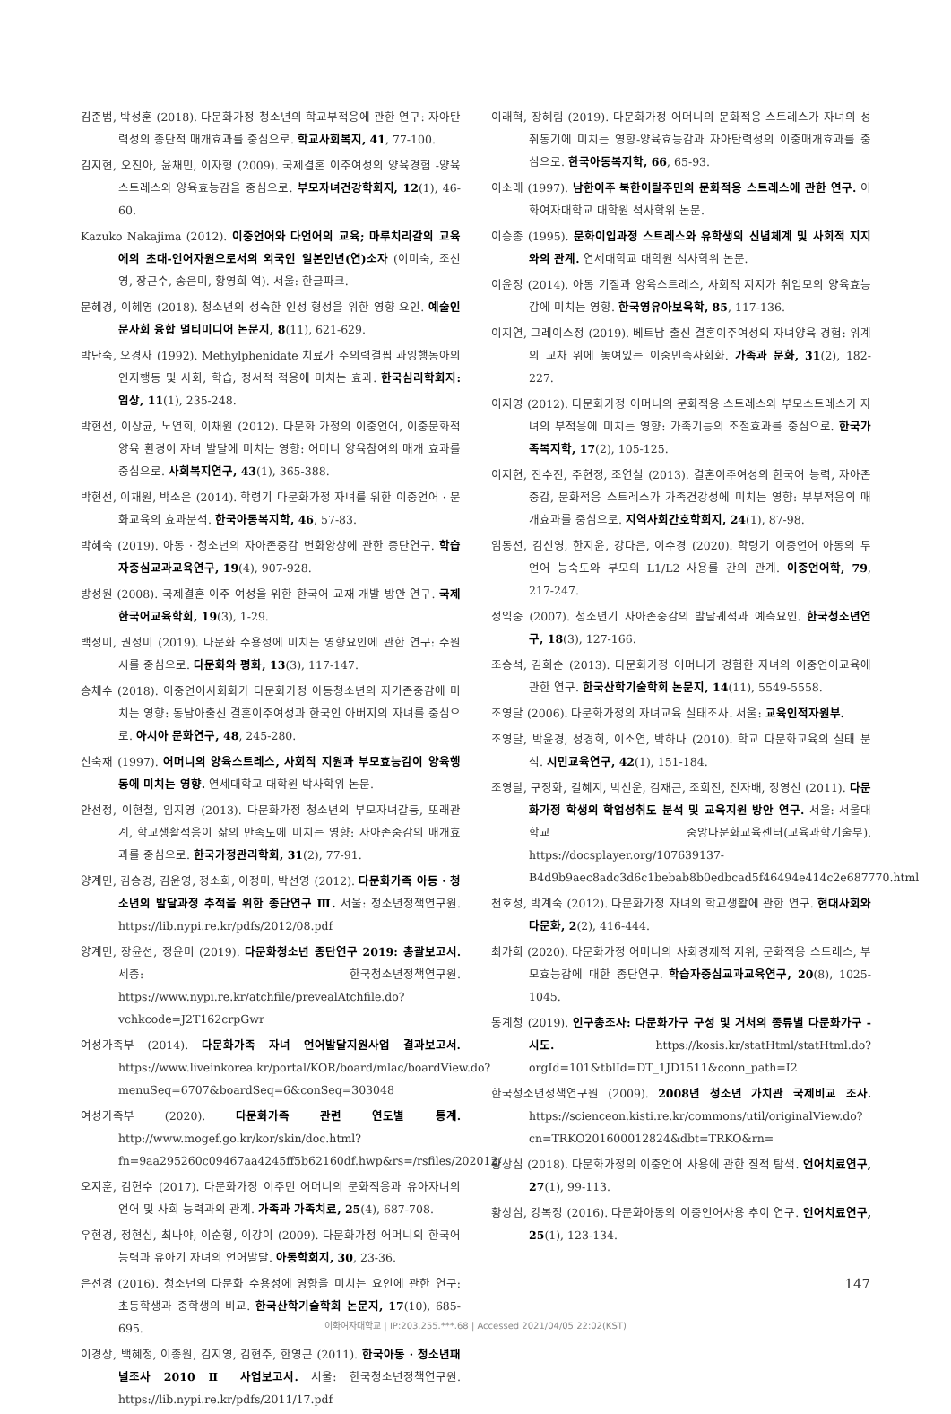김준범, 박성훈 (2018). 다문화가정 청소년의 학교부적응에 관한 연구: 자아탄력성의 종단적 매개효과를 중심으로. 학교사회복지, 41, 77-100.
김지현, 오진아, 윤채민, 이자형 (2009). 국제결혼 이주여성의 양육경험 -양육스트레스와 양육효능감을 중심으로. 부모자녀건강학회지, 12(1), 46-60.
Kazuko Nakajima (2012). 이중언어와 다언어의 교육; 마루치리갈의 교육에의 초대-언어자원으로서의 외국인 일본인년(연)소자 (이미숙, 조선영, 장근수, 송은미, 황영희 역). 서울: 한글파크.
문혜경, 이혜영 (2018). 청소년의 성숙한 인성 형성을 위한 영향 요인. 예술인문사회 융합 멀티미디어 논문지, 8(11), 621-629.
박난숙, 오경자 (1992). Methylphenidate 치료가 주의력결핍 과잉행동아의 인지행동 및 사회, 학습, 정서적 적응에 미치는 효과. 한국심리학회지: 임상, 11(1), 235-248.
박현선, 이상균, 노연희, 이채원 (2012). 다문화 가정의 이중언어, 이중문화적 양육 환경이 자녀 발달에 미치는 영향: 어머니 양육참여의 매개 효과를 중심으로. 사회복지연구, 43(1), 365-388.
박현선, 이채원, 박소은 (2014). 학령기 다문화가정 자녀를 위한 이중언어 · 문화교육의 효과분석. 한국아동복지학, 46, 57-83.
박혜숙 (2019). 아동 · 청소년의 자아존중감 변화양상에 관한 종단연구. 학습자중심교과교육연구, 19(4), 907-928.
방성원 (2008). 국제결혼 이주 여성을 위한 한국어 교재 개발 방안 연구. 국제한국어교육학회, 19(3), 1-29.
백정미, 권정미 (2019). 다문화 수용성에 미치는 영향요인에 관한 연구: 수원시를 중심으로. 다문화와 평화, 13(3), 117-147.
송채수 (2018). 이중언어사회화가 다문화가정 아동청소년의 자기존중감에 미치는 영향: 동남아출신 결혼이주여성과 한국인 아버지의 자녀를 중심으로. 아시아 문화연구, 48, 245-280.
신숙재 (1997). 어머니의 양육스트레스, 사회적 지원과 부모효능감이 양육행동에 미치는 영향. 연세대학교 대학원 박사학위 논문.
안선정, 이현철, 임지영 (2013). 다문화가정 청소년의 부모자녀갈등, 또래관계, 학교생활적응이 삶의 만족도에 미치는 영향: 자아존중감의 매개효과를 중심으로. 한국가정관리학회, 31(2), 77-91.
양계민, 김승경, 김윤영, 정소희, 이정미, 박선영 (2012). 다문화가족 아동 · 청소년의 발달과정 추적을 위한 종단연구 Ⅲ. 서울: 청소년정책연구원. https://lib.nypi.re.kr/pdfs/2012/08.pdf
양계민, 장윤선, 정윤미 (2019). 다문화청소년 종단연구 2019: 총괄보고서. 세종: 한국청소년정책연구원. https://www.nypi.re.kr/atchfile/prevealAtchfile.do?vchkcode=J2T162crpGwr
여성가족부 (2014). 다문화가족 자녀 언어발달지원사업 결과보고서. https://www.liveinkorea.kr/portal/KOR/board/mlac/boardView.do?menuSeq=6707&boardSeq=6&conSeq=303048
여성가족부 (2020). 다문화가족 관련 연도별 통계. http://www.mogef.go.kr/kor/skin/doc.html?fn=9aa295260c09467aa4245ff5b62160df.hwp&rs=/rsfiles/202012/
오지훈, 김현수 (2017). 다문화가정 이주민 어머니의 문화적응과 유아자녀의 언어 및 사회 능력과의 관계. 가족과 가족치료, 25(4), 687-708.
우현경, 정현심, 최나야, 이순형, 이강이 (2009). 다문화가정 어머니의 한국어 능력과 유아기 자녀의 언어발달. 아동학회지, 30, 23-36.
은선경 (2016). 청소년의 다문화 수용성에 영향을 미치는 요인에 관한 연구: 초등학생과 중학생의 비교. 한국산학기술학회 논문지, 17(10), 685-695.
이경상, 백혜정, 이종원, 김지영, 김현주, 한영근 (2011). 한국아동 · 청소년패널조사 2010 Ⅱ 사업보고서. 서울: 한국청소년정책연구원. https://lib.nypi.re.kr/pdfs/2011/17.pdf
이래혁, 장혜림 (2019). 다문화가정 어머니의 문화적응 스트레스가 자녀의 성취동기에 미치는 영향-양육효능감과 자아탄력성의 이중매개효과를 중심으로. 한국아동복지학, 66, 65-93.
이소래 (1997). 남한이주 북한이탈주민의 문화적응 스트레스에 관한 연구. 이화여자대학교 대학원 석사학위 논문.
이승종 (1995). 문화이입과정 스트레스와 유학생의 신념체계 및 사회적 지지와의 관계. 연세대학교 대학원 석사학위 논문.
이윤정 (2014). 아동 기질과 양육스트레스, 사회적 지지가 취업모의 양육효능감에 미치는 영향. 한국영유아보육학, 85, 117-136.
이지연, 그레이스정 (2019). 베트남 출신 결혼이주여성의 자녀양육 경험: 위계의 교차 위에 놓여있는 이중민족사회화. 가족과 문화, 31(2), 182-227.
이지영 (2012). 다문화가정 어머니의 문화적응 스트레스와 부모스트레스가 자녀의 부적응에 미치는 영향: 가족기능의 조절효과를 중심으로. 한국가족복지학, 17(2), 105-125.
이지현, 진수진, 주현정, 조연실 (2013). 결혼이주여성의 한국어 능력, 자아존중감, 문화적응 스트레스가 가족건강성에 미치는 영향: 부부적응의 매개효과를 중심으로. 지역사회간호학회지, 24(1), 87-98.
임동선, 김신영, 한지윤, 강다은, 이수경 (2020). 학령기 이중언어 아동의 두 언어 능숙도와 부모의 L1/L2 사용률 간의 관계. 이중언어학, 79, 217-247.
정익중 (2007). 청소년기 자아존중감의 발달궤적과 예측요인. 한국청소년연구, 18(3), 127-166.
조승석, 김희순 (2013). 다문화가정 어머니가 경험한 자녀의 이중언어교육에 관한 연구. 한국산학기술학회 논문지, 14(11), 5549-5558.
조영달 (2006). 다문화가정의 자녀교육 실태조사. 서울: 교육인적자원부.
조영달, 박윤경, 성경희, 이소연, 박하나 (2010). 학교 다문화교육의 실태 분석. 시민교육연구, 42(1), 151-184.
조영달, 구정화, 길혜지, 박선운, 김재근, 조희진, 전자배, 정영선 (2011). 다문화가정 학생의 학업성취도 분석 및 교육지원 방안 연구. 서울: 서울대학교 중앙다문화교육센터(교육과학기술부). https://docsplayer.org/107639137-B4d9b9aec8adc3d6c1bebab8b0edbcad5f46494e414c2e687770.html
천호성, 박계숙 (2012). 다문화가정 자녀의 학교생활에 관한 연구. 현대사회와 다문화, 2(2), 416-444.
최가희 (2020). 다문화가정 어머니의 사회경제적 지위, 문화적응 스트레스, 부모효능감에 대한 종단연구. 학습자중심교과교육연구, 20(8), 1025-1045.
통계청 (2019). 인구총조사: 다문화가구 구성 및 거처의 종류별 다문화가구 - 시도. https://kosis.kr/statHtml/statHtml.do?orgId=101&tblId=DT_1JD1511&conn_path=I2
한국청소년정책연구원 (2009). 2008년 청소년 가치관 국제비교 조사. https://scienceon.kisti.re.kr/commons/util/originalView.do?cn=TRKO201600012824&dbt=TRKO&rn=
황상심 (2018). 다문화가정의 이중언어 사용에 관한 질적 탐색. 언어치료연구, 27(1), 99-113.
황상심, 강복정 (2016). 다문화아동의 이중언어사용 추이 연구. 언어치료연구, 25(1), 123-134.
147
이화여자대학교 | IP:203.255.***.68 | Accessed 2021/04/05 22:02(KST)